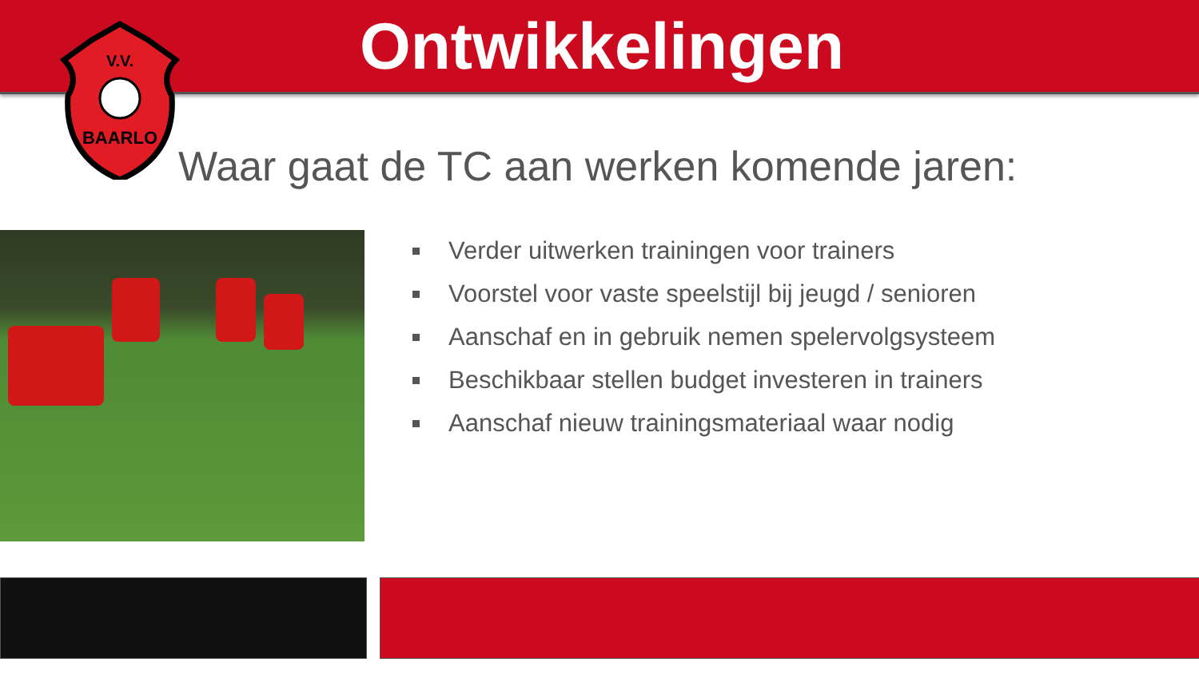Ontwikkelingen
V.V.
BAARLO
Waar gaat de TC aan werken komende jaren:
Verder uitwerken trainingen voor trainers
Voorstel voor vaste speelstijl bij jeugd / senioren
Aanschaf en in gebruik nemen spelervolgsysteem
Beschikbaar stellen budget investeren in trainers
Aanschaf nieuw trainingsmateriaal waar nodig